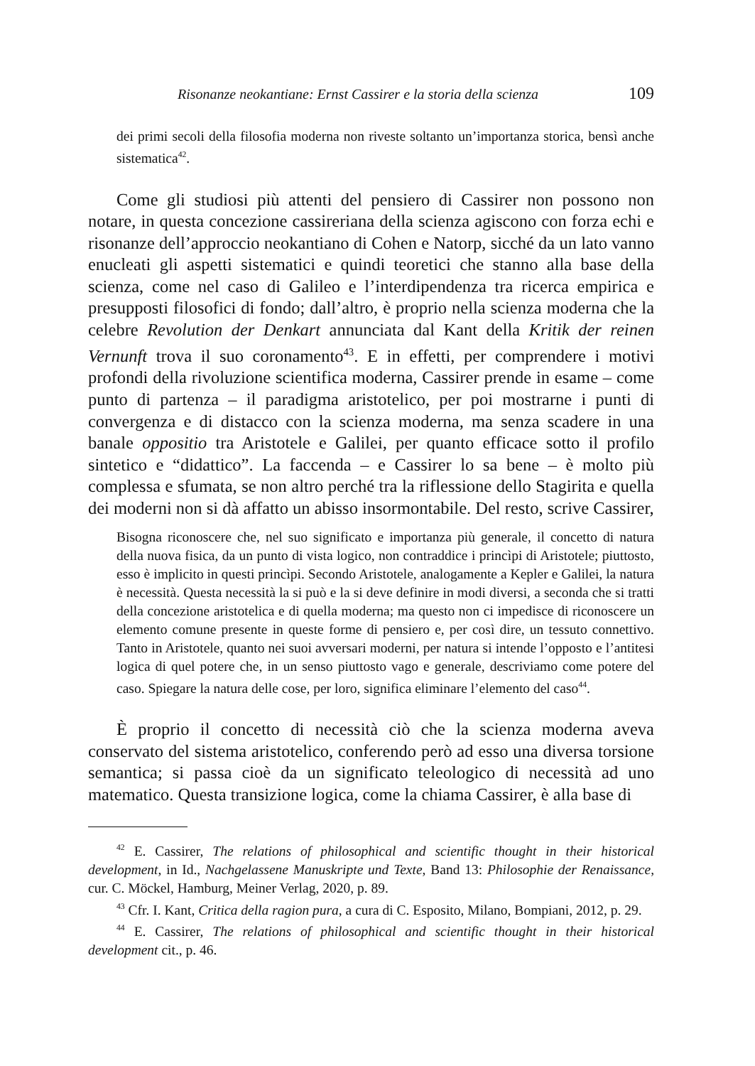Risonanze neokantiane: Ernst Cassirer e la storia della scienza 109
dei primi secoli della filosofia moderna non riveste soltanto un’importanza storica, bensì anche sistematica<sup>42</sup>.
Come gli studiosi più attenti del pensiero di Cassirer non possono non notare, in questa concezione cassireriana della scienza agiscono con forza echi e risonanze dell’approccio neokantiano di Cohen e Natorp, sicché da un lato vanno enucleati gli aspetti sistematici e quindi teoretici che stanno alla base della scienza, come nel caso di Galileo e l’interdipendenza tra ricerca empirica e presupposti filosofici di fondo; dall’altro, è proprio nella scienza moderna che la celebre Revolution der Denkart annunciata dal Kant della Kritik der reinen Vernunft trova il suo coronamento<sup>43</sup>. E in effetti, per comprendere i motivi profondi della rivoluzione scientifica moderna, Cassirer prende in esame – come punto di partenza – il paradigma aristotelico, per poi mostrarne i punti di convergenza e di distacco con la scienza moderna, ma senza scadere in una banale oppositio tra Aristotele e Galilei, per quanto efficace sotto il profilo sintetico e “didattico”. La faccenda – e Cassirer lo sa bene – è molto più complessa e sfumata, se non altro perché tra la riflessione dello Stagirita e quella dei moderni non si dà affatto un abisso insormontabile. Del resto, scrive Cassirer,
Bisogna riconoscere che, nel suo significato e importanza più generale, il concetto di natura della nuova fisica, da un punto di vista logico, non contraddice i princìpi di Aristotele; piuttosto, esso è implicito in questi princìpi. Secondo Aristotele, analogamente a Kepler e Galilei, la natura è necessità. Questa necessità la si può e la si deve definire in modi diversi, a seconda che si tratti della concezione aristotelica e di quella moderna; ma questo non ci impedisce di riconoscere un elemento comune presente in queste forme di pensiero e, per così dire, un tessuto connettivo. Tanto in Aristotele, quanto nei suoi avversari moderni, per natura si intende l’opposto e l’antitesi logica di quel potere che, in un senso piuttosto vago e generale, descriviamo come potere del caso. Spiegare la natura delle cose, per loro, significa eliminare l’elemento del caso<sup>44</sup>.
È proprio il concetto di necessità ciò che la scienza moderna aveva conservato del sistema aristotelico, conferendo però ad esso una diversa torsione semantica; si passa cioè da un significato teleologico di necessità ad uno matematico. Questa transizione logica, come la chiama Cassirer, è alla base di
<sup>42</sup> E. Cassirer, The relations of philosophical and scientific thought in their historical development, in Id., Nachgelassene Manuskripte und Texte, Band 13: Philosophie der Renaissance, cur. C. Möckel, Hamburg, Meiner Verlag, 2020, p. 89.
<sup>43</sup> Cfr. I. Kant, Critica della ragion pura, a cura di C. Esposito, Milano, Bompiani, 2012, p. 29.
<sup>44</sup> E. Cassirer, The relations of philosophical and scientific thought in their historical development cit., p. 46.